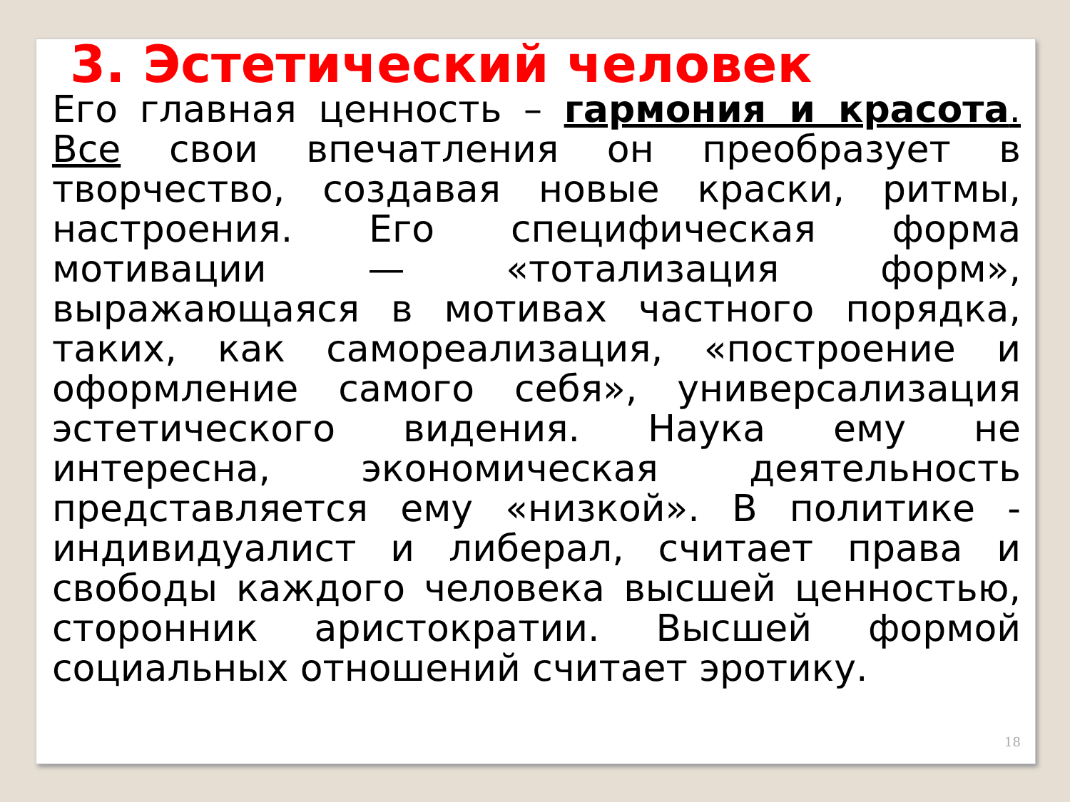3. Эстетический человек
Его главная ценность – гармония и красота. Все свои впечатления он преобразует в творчество, создавая новые краски, ритмы, настроения. Его специфическая форма мотивации — «тотализация форм», выражающаяся в мотивах частного порядка, таких, как самореализация, «построение и оформление самого себя», универсализация эстетического видения. Наука ему не интересна, экономическая деятельность представляется ему «низкой». В политике - индивидуалист и либерал, считает права и свободы каждого человека высшей ценностью, сторонник аристократии. Высшей формой социальных отношений считает эротику.
18